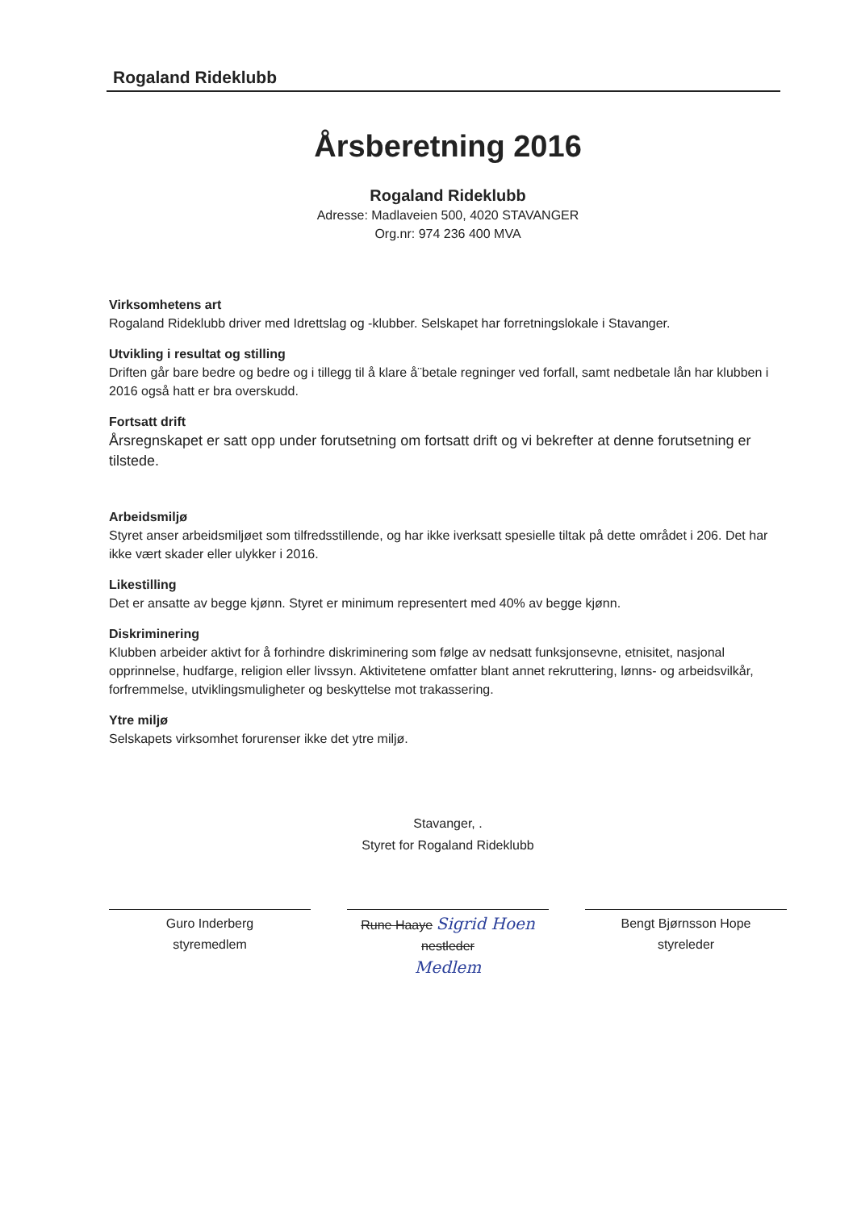Rogaland Rideklubb
Årsberetning 2016
Rogaland Rideklubb
Adresse: Madlaveien 500, 4020 STAVANGER
Org.nr: 974 236 400 MVA
Virksomhetens art
Rogaland Rideklubb driver med Idrettslag og -klubber. Selskapet har forretningslokale i Stavanger.
Utvikling i resultat og stilling
Driften går bare bedre og bedre og i tillegg til å klare å¨betale regninger ved forfall, samt nedbetale lån har klubben i 2016 også hatt er bra overskudd.
Fortsatt drift
Årsregnskapet er satt opp under forutsetning om fortsatt drift og vi bekrefter at denne forutsetning er tilstede.
Arbeidsmiljø
Styret anser arbeidsmiljøet som tilfredsstillende, og har ikke iverksatt spesielle tiltak på dette området i 206. Det har ikke vært skader eller ulykker i 2016.
Likestilling
Det er ansatte av begge kjønn. Styret er minimum representert med 40% av begge kjønn.
Diskriminering
Klubben arbeider aktivt for å forhindre diskriminering som følge av nedsatt funksjonsevne, etnisitet, nasjonal opprinnelse, hudfarge, religion eller livssyn. Aktivitetene omfatter blant annet rekruttering, lønns- og arbeidsvilkår, forfremmelse, utviklingsmuligheter og beskyttelse mot trakassering.
Ytre miljø
Selskapets virksomhet forurenser ikke det ytre miljø.
Stavanger, .
Styret for Rogaland Rideklubb
Guro Inderberg
styremedlem
Rune Haaye Sigrid Hoen
nestleder
Medlem
Bengt Bjørnsson Hope
styreleder